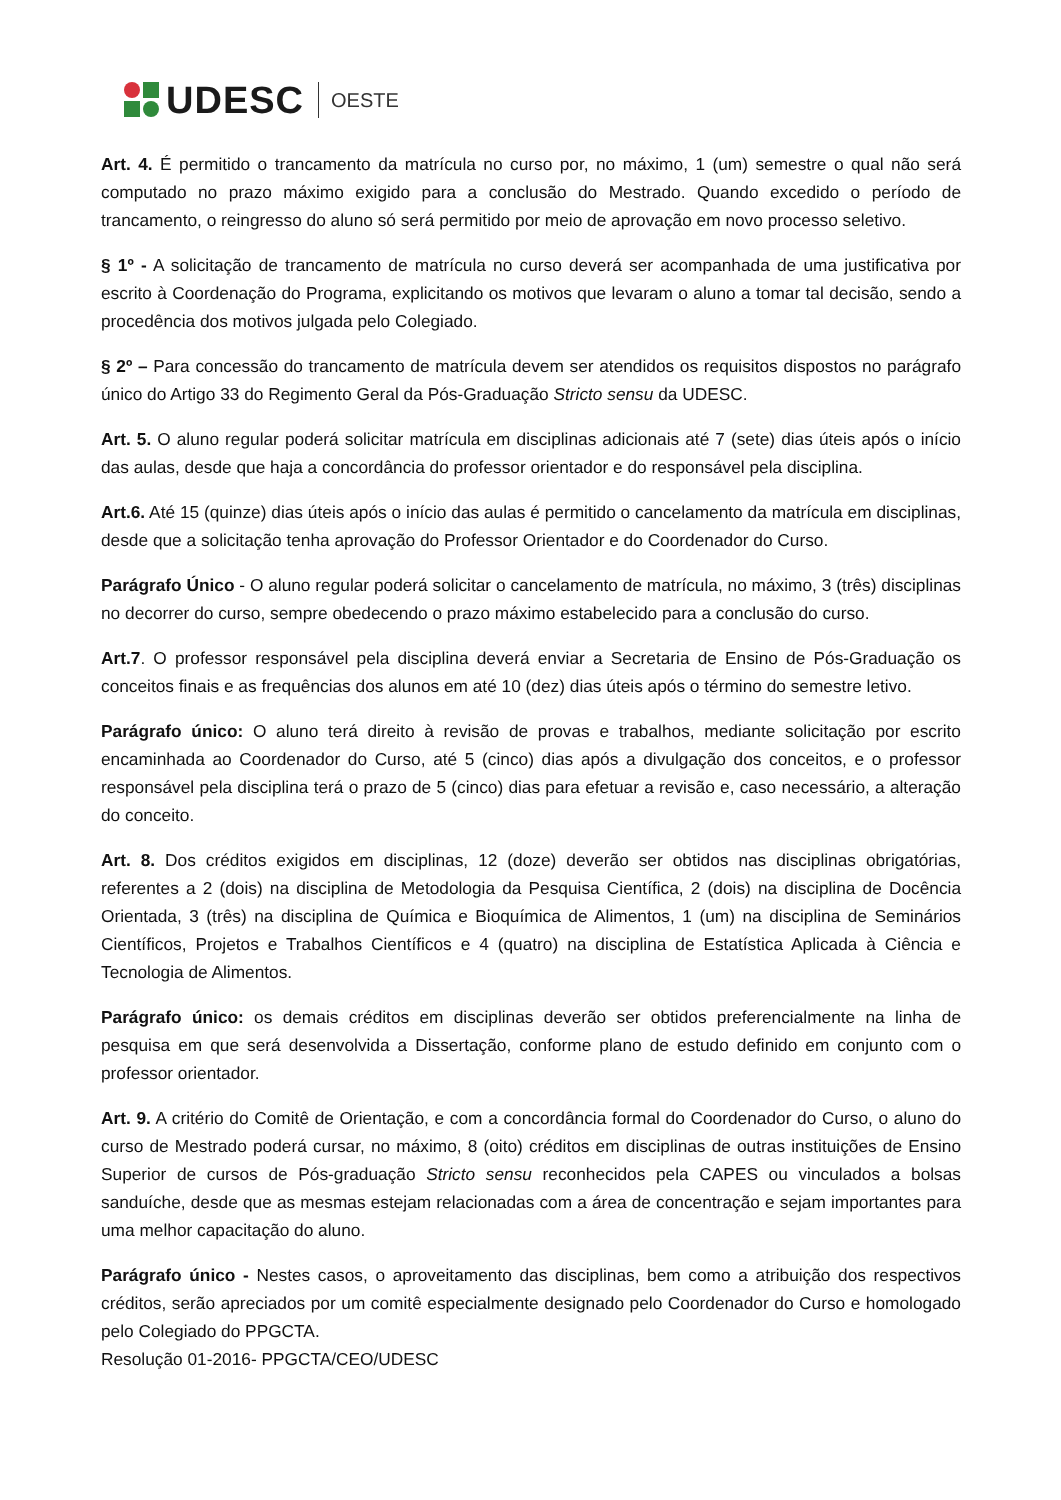UDESC OESTE
Art. 4. É permitido o trancamento da matrícula no curso por, no máximo, 1 (um) semestre o qual não será computado no prazo máximo exigido para a conclusão do Mestrado. Quando excedido o período de trancamento, o reingresso do aluno só será permitido por meio de aprovação em novo processo seletivo.
§ 1º - A solicitação de trancamento de matrícula no curso deverá ser acompanhada de uma justificativa por escrito à Coordenação do Programa, explicitando os motivos que levaram o aluno a tomar tal decisão, sendo a procedência dos motivos julgada pelo Colegiado.
§ 2º – Para concessão do trancamento de matrícula devem ser atendidos os requisitos dispostos no parágrafo único do Artigo 33 do Regimento Geral da Pós-Graduação Stricto sensu da UDESC.
Art. 5. O aluno regular poderá solicitar matrícula em disciplinas adicionais até 7 (sete) dias úteis após o início das aulas, desde que haja a concordância do professor orientador e do responsável pela disciplina.
Art.6. Até 15 (quinze) dias úteis após o início das aulas é permitido o cancelamento da matrícula em disciplinas, desde que a solicitação tenha aprovação do Professor Orientador e do Coordenador do Curso.
Parágrafo Único - O aluno regular poderá solicitar o cancelamento de matrícula, no máximo, 3 (três) disciplinas no decorrer do curso, sempre obedecendo o prazo máximo estabelecido para a conclusão do curso.
Art.7. O professor responsável pela disciplina deverá enviar a Secretaria de Ensino de Pós-Graduação os conceitos finais e as frequências dos alunos em até 10 (dez) dias úteis após o término do semestre letivo.
Parágrafo único: O aluno terá direito à revisão de provas e trabalhos, mediante solicitação por escrito encaminhada ao Coordenador do Curso, até 5 (cinco) dias após a divulgação dos conceitos, e o professor responsável pela disciplina terá o prazo de 5 (cinco) dias para efetuar a revisão e, caso necessário, a alteração do conceito.
Art. 8. Dos créditos exigidos em disciplinas, 12 (doze) deverão ser obtidos nas disciplinas obrigatórias, referentes a 2 (dois) na disciplina de Metodologia da Pesquisa Científica, 2 (dois) na disciplina de Docência Orientada, 3 (três) na disciplina de Química e Bioquímica de Alimentos, 1 (um) na disciplina de Seminários Científicos, Projetos e Trabalhos Científicos e 4 (quatro) na disciplina de Estatística Aplicada à Ciência e Tecnologia de Alimentos.
Parágrafo único: os demais créditos em disciplinas deverão ser obtidos preferencialmente na linha de pesquisa em que será desenvolvida a Dissertação, conforme plano de estudo definido em conjunto com o professor orientador.
Art. 9. A critério do Comitê de Orientação, e com a concordância formal do Coordenador do Curso, o aluno do curso de Mestrado poderá cursar, no máximo, 8 (oito) créditos em disciplinas de outras instituições de Ensino Superior de cursos de Pós-graduação Stricto sensu reconhecidos pela CAPES ou vinculados a bolsas sanduíche, desde que as mesmas estejam relacionadas com a área de concentração e sejam importantes para uma melhor capacitação do aluno.
Parágrafo único - Nestes casos, o aproveitamento das disciplinas, bem como a atribuição dos respectivos créditos, serão apreciados por um comitê especialmente designado pelo Coordenador do Curso e homologado pelo Colegiado do PPGCTA.
Resolução 01-2016- PPGCTA/CEO/UDESC